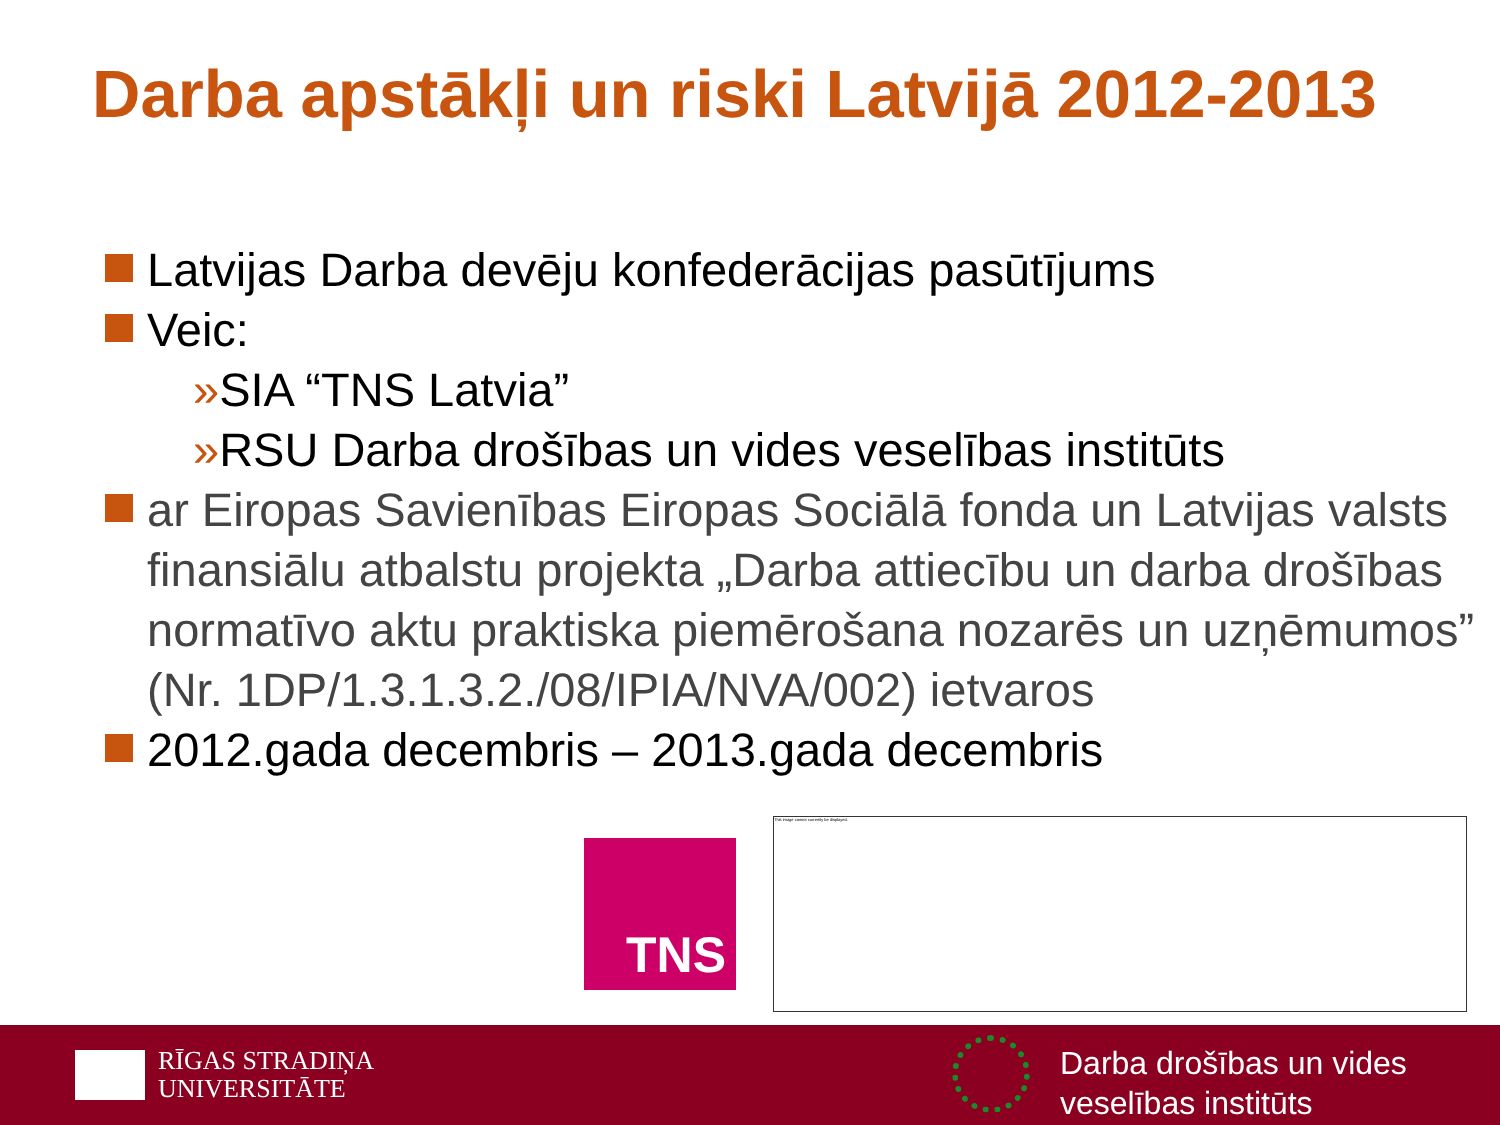Darba apstākļi un riski Latvijā 2012-2013
Latvijas Darba devēju konfederācijas pasūtījums
Veic:
»SIA “TNS Latvia”
»RSU Darba drošības un vides veselības institūts
ar Eiropas Savienības Eiropas Sociālā fonda un Latvijas valsts finansiālu atbalstu projekta „Darba attiecību un darba drošības normatīvo aktu praktiska piemērošana nozarēs un uzņēmumos” (Nr. 1DP/1.3.1.3.2./08/IPIA/NVA/002) ietvaros
2012.gada decembris – 2013.gada decembris
TNS
This image cannot currently be displayed.
RĪGAS STRADIŅA
UNIVERSITĀTE
Darba drošības un vides
veselības institūts